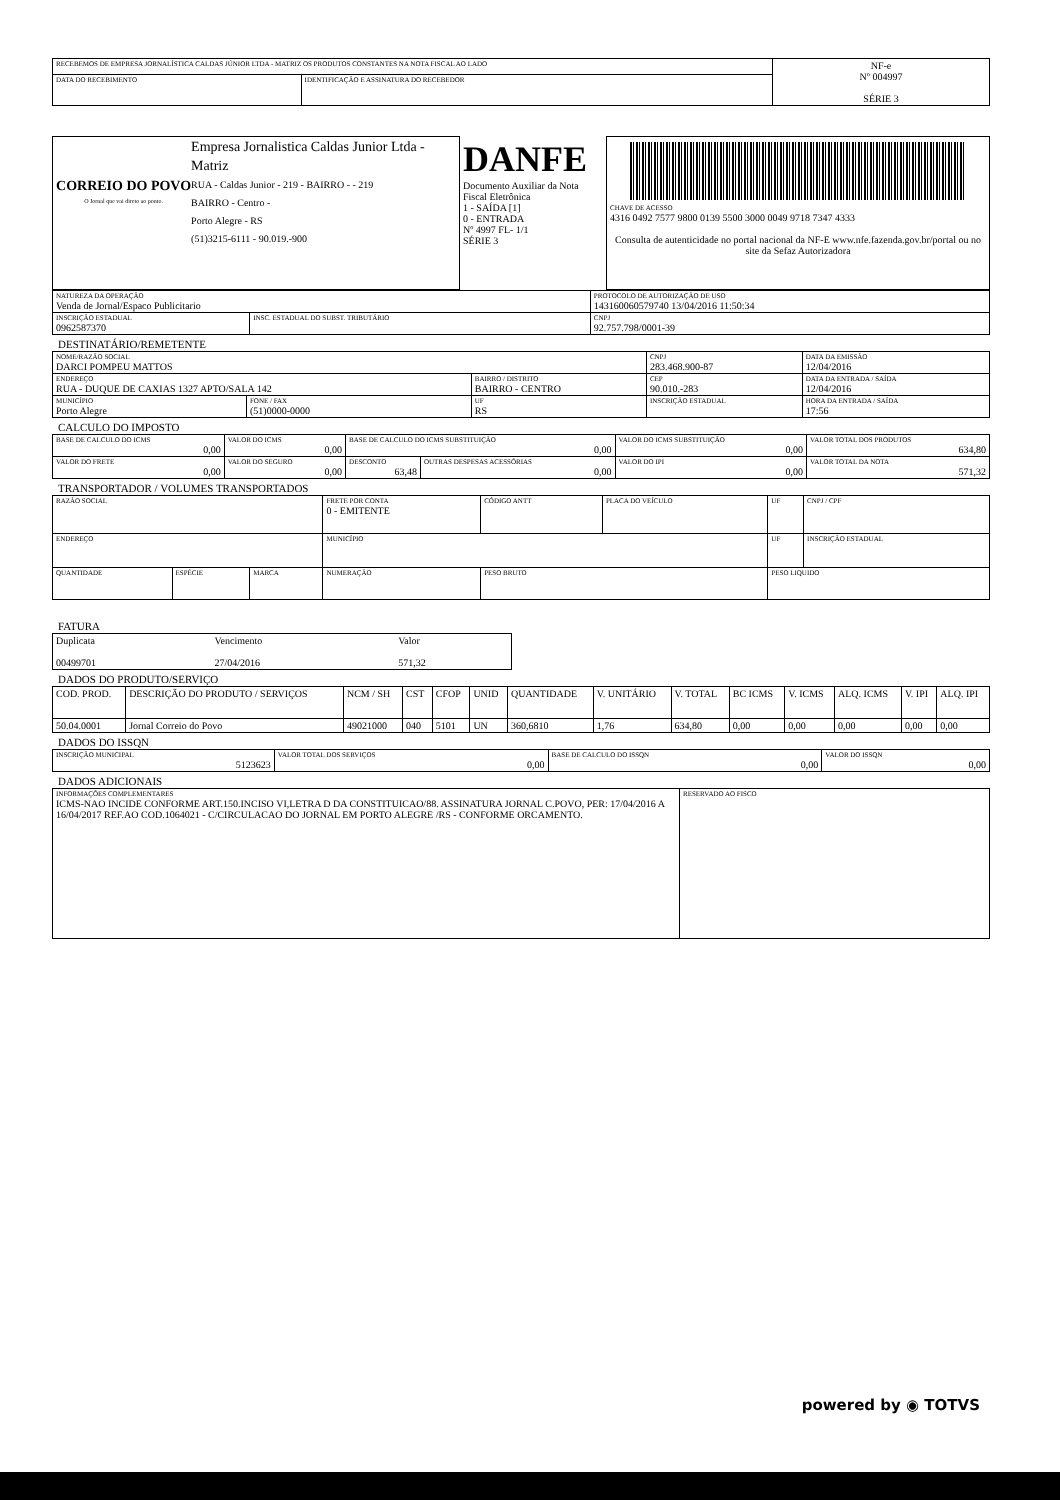| RECEBEMOS DE EMPRESA JORNALÍSTICA CALDAS JÚNIOR LTDA - MATRIZ OS PRODUTOS CONSTANTES NA NOTA FISCAL AO LADO | | NF-e Nº 004997 SÉRIE 3 |
| DATA DO RECEBIMENTO | IDENTIFICAÇÃO E ASSINATURA DO RECEBEDOR | |
| CORREIO DO POVO O Jornal que vai direto ao ponto. Empresa Jornalistica Caldas Junior Ltda - Matriz RUA - Caldas Junior - 219 - BAIRRO - - 219 BAIRRO - Centro - Porto Alegre - RS (51)3215-6111 - 90.019.-900 | DANFE Documento Auxiliar da Nota Fiscal Eletrônica 1 - SAÍDA [1] 0 - ENTRADA Nº 4997 FL- 1/1 SÉRIE 3 | CHAVE DE ACESSO 4316 0492 7577 9800 0139 5500 3000 0049 9718 7347 4333 Consulta de autenticidade no portal nacional da NF-E www.nfe.fazenda.gov.br/portal ou no site da Sefaz Autorizadora |
| NATUREZA DA OPERAÇÃO Venda de Jornal/Espaco Publicitario | | PROTOCOLO DE AUTORIZAÇÃO DE USO 143160060579740 13/04/2016 11:50:34 |
| INSCRIÇÃO ESTADUAL 0962587370 | INSC. ESTADUAL DO SUBST. TRIBUTÁRIO | CNPJ 92.757.798/0001-39 |
DESTINATÁRIO/REMETENTE
| NOME/RAZÃO SOCIAL DARCI POMPEU MATTOS | | | CNPJ 283.468.900-87 | | DATA DA EMISSÃO 12/04/2016 |
| ENDEREÇO RUA - DUQUE DE CAXIAS 1327 APTO/SALA 142 | | BAIRRO / DISTRITO BAIRRO - CENTRO | | CEP 90.010.-283 | DATA DA ENTRADA / SAÍDA 12/04/2016 |
| MUNICÍPIO Porto Alegre | FONE / FAX (51)0000-0000 | UF RS | INSCRIÇÃO ESTADUAL | | HORA DA ENTRADA / SAÍDA 17:56 |
CALCULO DO IMPOSTO
| BASE DE CALCULO DO ICMS 0,00 | VALOR DO ICMS 0,00 | BASE DE CALCULO DO ICMS SUBSTITUIÇÃO 0,00 | | VALOR DO ICMS SUBSTITUIÇÃO 0,00 | VALOR TOTAL DOS PRODUTOS 634,80 |
| VALOR DO FRETE 0,00 | VALOR DO SEGURO 0,00 | DESCONTO 63,48 | OUTRAS DESPESAS ACESSÓRIAS 0,00 | VALOR DO IPI 0,00 | VALOR TOTAL DA NOTA 571,32 |
TRANSPORTADOR / VOLUMES TRANSPORTADOS
| RAZÃO SOCIAL | | | FRETE POR CONTA 0 - EMITENTE | CÓDIGO ANTT | PLACA DO VEÍCULO | UF | CNPJ / CPF |
| ENDEREÇO | | | MUNICÍPIO | | | UF | INSCRIÇÃO ESTADUAL |
| QUANTIDADE | ESPÉCIE | MARCA | NUMERAÇÃO | PESO BRUTO | | PESO LIQUIDO | |
FATURA
| Duplicata 00499701 | Vencimento 27/04/2016 | Valor 571,32 |
DADOS DO PRODUTO/SERVIÇO
| COD. PROD. | DESCRIÇÃO DO PRODUTO / SERVIÇOS | NCM / SH | CST | CFOP | UNID | QUANTIDADE | V. UNITÁRIO | V. TOTAL | BC ICMS | V. ICMS | ALQ. ICMS | V. IPI | ALQ. IPI |
| --- | --- | --- | --- | --- | --- | --- | --- | --- | --- | --- | --- | --- | --- |
| 50.04.0001 | Jornal Correio do Povo | 49021000 | 040 | 5101 | UN | 360,6810 | 1,76 | 634,80 | 0,00 | 0,00 | 0,00 | 0,00 | 0,00 |
DADOS DO ISSQN
| INSCRIÇÃO MUNICIPAL 5123623 | VALOR TOTAL DOS SERVIÇOS 0,00 | BASE DE CALCULO DO ISSQN 0,00 | VALOR DO ISSQN 0,00 |
DADOS ADICIONAIS
| INFORMAÇÕES COMPLEMENTARES ICMS-NAO INCIDE CONFORME ART.150.INCISO VI,LETRA D DA CONSTITUICAO/88. ASSINATURA JORNAL C.POVO, PER: 17/04/2016 A 16/04/2017 REF.AO COD.1064021 - C/CIRCULACAO DO JORNAL EM PORTO ALEGRE /RS - CONFORME ORCAMENTO. | RESERVADO AO FISCO |
powered by ◉ TOTVS